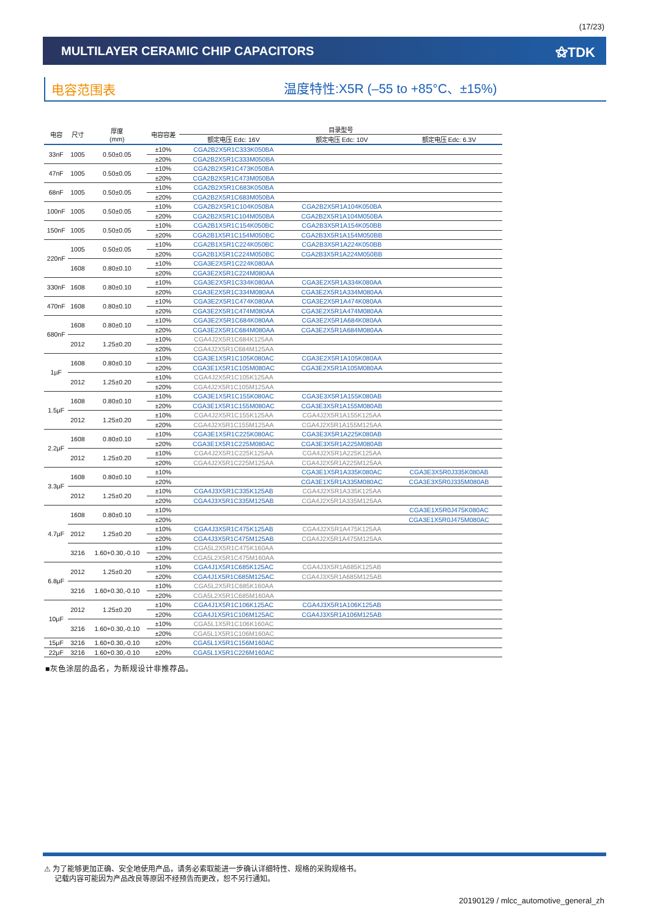(17/23)
MULTILAYER CERAMIC CHIP CAPACITORS ⚝TDK
电容范围表 温度特性:X5R (–55 to +85°C、±15%)
| 电容 | 尺寸 | 厚度 (mm) | 电容容差 | 目录型号 | | |
| --- | --- | --- | --- | --- | --- | --- |
| | | | | 额定电压 Edc: 16V | 额定电压 Edc: 10V | 额定电压 Edc: 6.3V |
| 33nF | 1005 | 0.50±0.05 | ±10% | CGA2B2X5R1C333K050BA | | |
| | | | ±20% | CGA2B2X5R1C333M050BA | | |
| 47nF | 1005 | 0.50±0.05 | ±10% | CGA2B2X5R1C473K050BA | | |
| | | | ±20% | CGA2B2X5R1C473M050BA | | |
| 68nF | 1005 | 0.50±0.05 | ±10% | CGA2B2X5R1C683K050BA | | |
| | | | ±20% | CGA2B2X5R1C683M050BA | | |
| 100nF | 1005 | 0.50±0.05 | ±10% | CGA2B2X5R1C104K050BA | CGA2B2X5R1A104K050BA | |
| | | | ±20% | CGA2B2X5R1C104M050BA | CGA2B2X5R1A104M050BA | |
| 150nF | 1005 | 0.50±0.05 | ±10% | CGA2B1X5R1C154K050BC | CGA2B3X5R1A154K050BB | |
| | | | ±20% | CGA2B1X5R1C154M050BC | CGA2B3X5R1A154M050BB | |
| 220nF | 1005 | 0.50±0.05 | ±10% | CGA2B1X5R1C224K050BC | CGA2B3X5R1A224K050BB | |
| | | | ±20% | CGA2B1X5R1C224M050BC | CGA2B3X5R1A224M050BB | |
| | 1608 | 0.80±0.10 | ±10% | CGA3E2X5R1C224K080AA | | |
| | | | ±20% | CGA3E2X5R1C224M080AA | | |
| 330nF | 1608 | 0.80±0.10 | ±10% | CGA3E2X5R1C334K080AA | CGA3E2X5R1A334K080AA | |
| | | | ±20% | CGA3E2X5R1C334M080AA | CGA3E2X5R1A334M080AA | |
| 470nF | 1608 | 0.80±0.10 | ±10% | CGA3E2X5R1C474K080AA | CGA3E2X5R1A474K080AA | |
| | | | ±20% | CGA3E2X5R1C474M080AA | CGA3E2X5R1A474M080AA | |
| 680nF | 1608 | 0.80±0.10 | ±10% | CGA3E2X5R1C684K080AA | CGA3E2X5R1A684K080AA | |
| | | | ±20% | CGA3E2X5R1C684M080AA | CGA3E2X5R1A684M080AA | |
| | 2012 | 1.25±0.20 | ±10% | CGA4J2X5R1C684K125AA | | |
| | | | ±20% | CGA4J2X5R1C684M125AA | | |
| 1μF | 1608 | 0.80±0.10 | ±10% | CGA3E1X5R1C105K080AC | CGA3E2X5R1A105K080AA | |
| | | | ±20% | CGA3E1X5R1C105M080AC | CGA3E2X5R1A105M080AA | |
| | 2012 | 1.25±0.20 | ±10% | CGA4J2X5R1C105K125AA | | |
| | | | ±20% | CGA4J2X5R1C105M125AA | | |
| 1.5μF | 1608 | 0.80±0.10 | ±10% | CGA3E1X5R1C155K080AC | CGA3E3X5R1A155K080AB | |
| | | | ±20% | CGA3E1X5R1C155M080AC | CGA3E3X5R1A155M080AB | |
| | 2012 | 1.25±0.20 | ±10% | CGA4J2X5R1C155K125AA | CGA4J2X5R1A155K125AA | |
| | | | ±20% | CGA4J2X5R1C155M125AA | CGA4J2X5R1A155M125AA | |
| 2.2μF | 1608 | 0.80±0.10 | ±10% | CGA3E1X5R1C225K080AC | CGA3E3X5R1A225K080AB | |
| | | | ±20% | CGA3E1X5R1C225M080AC | CGA3E3X5R1A225M080AB | |
| | 2012 | 1.25±0.20 | ±10% | CGA4J2X5R1C225K125AA | CGA4J2X5R1A225K125AA | |
| | | | ±20% | CGA4J2X5R1C225M125AA | CGA4J2X5R1A225M125AA | |
| 3.3μF | 1608 | 0.80±0.10 | ±10% | | CGA3E1X5R1A335K080AC | CGA3E3X5R0J335K080AB |
| | | | ±20% | | CGA3E1X5R1A335M080AC | CGA3E3X5R0J335M080AB |
| | 2012 | 1.25±0.20 | ±10% | CGA4J3X5R1C335K125AB | CGA4J2X5R1A335K125AA | |
| | | | ±20% | CGA4J3X5R1C335M125AB | CGA4J2X5R1A335M125AA | |
| 4.7μF | 1608 | 0.80±0.10 | ±10% | | | CGA3E1X5R0J475K080AC |
| | | | ±20% | | | CGA3E1X5R0J475M080AC |
| | 2012 | 1.25±0.20 | ±10% | CGA4J3X5R1C475K125AB | CGA4J2X5R1A475K125AA | |
| | | | ±20% | CGA4J3X5R1C475M125AB | CGA4J2X5R1A475M125AA | |
| | 3216 | 1.60+0.30,-0.10 | ±10% | CGA5L2X5R1C475K160AA | | |
| | | | ±20% | CGA5L2X5R1C475M160AA | | |
| 6.8μF | 2012 | 1.25±0.20 | ±10% | CGA4J1X5R1C685K125AC | CGA4J3X5R1A685K125AB | |
| | | | ±20% | CGA4J1X5R1C685M125AC | CGA4J3X5R1A685M125AB | |
| | 3216 | 1.60+0.30,-0.10 | ±10% | CGA5L2X5R1C685K160AA | | |
| | | | ±20% | CGA5L2X5R1C685M160AA | | |
| 10μF | 2012 | 1.25±0.20 | ±10% | CGA4J1X5R1C106K125AC | CGA4J3X5R1A106K125AB | |
| | | | ±20% | CGA4J1X5R1C106M125AC | CGA4J3X5R1A106M125AB | |
| | 3216 | 1.60+0.30,-0.10 | ±10% | CGA5L1X5R1C106K160AC | | |
| | | | ±20% | CGA5L1X5R1C106M160AC | | |
| 15μF | 3216 | 1.60+0.30,-0.10 | ±20% | CGA5L1X5R1C156M160AC | | |
| 22μF | 3216 | 1.60+0.30,-0.10 | ±20% | CGA5L1X5R1C226M160AC | | |
■灰色涂层的品名，为新规设计非推荐品。
⚠ 为了能够更加正确、安全地使用产品，请务必索取能进一步确认详细特性、规格的采购规格书。
记载内容可能因为产品改良等原因不经预告而更改，恕不另行通知。
20190129 / mlcc_automotive_general_zh